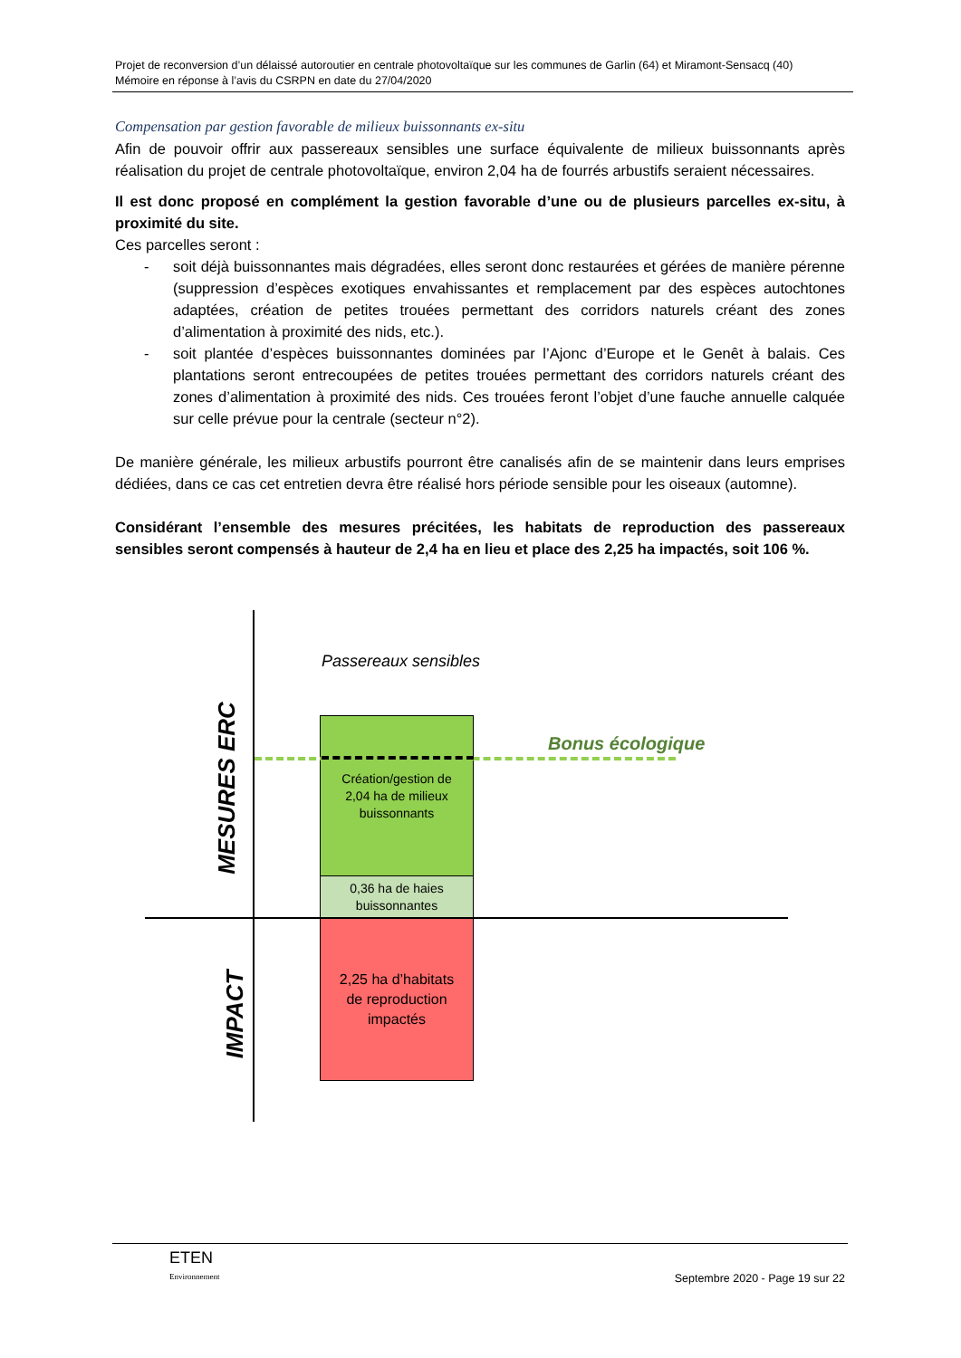Projet de reconversion d’un délaissé autoroutier en centrale photovoltaïque sur les communes de Garlin (64) et Miramont-Sensacq (40)
Mémoire en réponse à l’avis du CSRPN en date du 27/04/2020
Compensation par gestion favorable de milieux buissonnants ex-situ
Afin de pouvoir offrir aux passereaux sensibles une surface équivalente de milieux buissonnants après réalisation du projet de centrale photovoltaïque, environ 2,04 ha de fourrés arbustifs seraient nécessaires.
Il est donc proposé en complément la gestion favorable d’une ou de plusieurs parcelles ex-situ, à proximité du site.
Ces parcelles seront :
- soit déjà buissonnantes mais dégradées, elles seront donc restaurées et gérées de manière pérenne (suppression d’espèces exotiques envahissantes et remplacement par des espèces autochtones adaptées, création de petites trouées permettant des corridors naturels créant des zones d’alimentation à proximité des nids, etc.).
- soit plantée d’espèces buissonnantes dominées par l’Ajonc d’Europe et le Genêt à balais. Ces plantations seront entrecoupées de petites trouées permettant des corridors naturels créant des zones d’alimentation à proximité des nids. Ces trouées feront l’objet d’une fauche annuelle calquée sur celle prévue pour la centrale (secteur n°2).
De manière générale, les milieux arbustifs pourront être canalisés afin de se maintenir dans leurs emprises dédiées, dans ce cas cet entretien devra être réalisé hors période sensible pour les oiseaux (automne).
Considérant l’ensemble des mesures précitées, les habitats de reproduction des passereaux sensibles seront compensés à hauteur de 2,4 ha en lieu et place des 2,25 ha impactés, soit 106 %.
Passereaux sensibles
MESURES ERC
IMPACT
Création/gestion de
2,04 ha de milieux
buissonnants
0,36 ha de haies
buissonnantes
2,25 ha d’habitats
de reproduction
impactés
Bonus écologique
ETEN
Environnement
Septembre 2020 - Page 19 sur 22